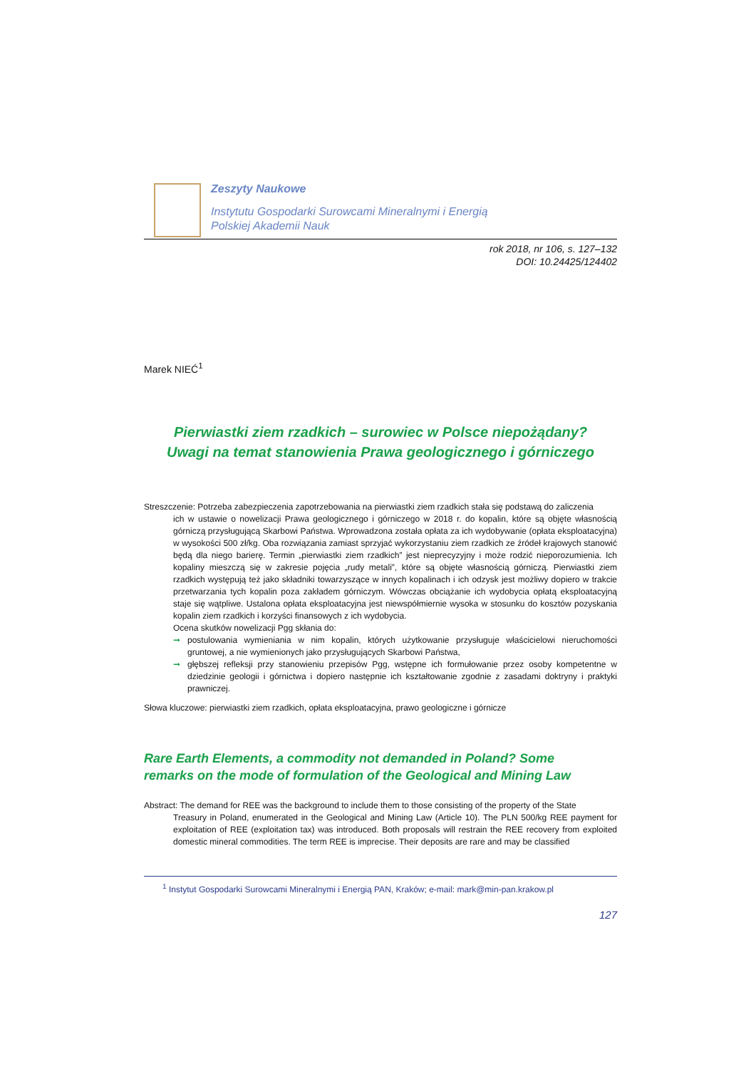Zeszyty Naukowe
Instytutu Gospodarki Surowcami Mineralnymi i Energią
Polskiej Akademii Nauk
rok 2018, nr 106, s. 127–132
DOI: 10.24425/124402
Marek NIEĆ<sup>1</sup>
Pierwiastki ziem rzadkich – surowiec w Polsce niepożądany?
Uwagi na temat stanowienia Prawa geologicznego i górniczego
Streszczenie: Potrzeba zabezpieczenia zapotrzebowania na pierwiastki ziem rzadkich stała się podstawą do zaliczenia
ich w ustawie o nowelizacji Prawa geologicznego i górniczego w 2018 r. do kopalin, które są objęte własnością górniczą przysługującą Skarbowi Państwa. Wprowadzona została opłata za ich wydobywanie (opłata eksploatacyjna) w wysokości 500 zł/kg. Oba rozwiązania zamiast sprzyjać wykorzystaniu ziem rzadkich ze źródeł krajowych stanowić będą dla niego barierę. Termin „pierwiastki ziem rzadkich” jest nieprecyzyjny i może rodzić nieporozumienia. Ich kopaliny mieszczą się w zakresie pojęcia „rudy metali”, które są objęte własnością górniczą. Pierwiastki ziem rzadkich występują też jako składniki towarzyszące w innych kopalinach i ich odzysk jest możliwy dopiero w trakcie przetwarzania tych kopalin poza zakładem górniczym. Wówczas obciążanie ich wydobycia opłatą eksploatacyjną staje się wątpliwe. Ustalona opłata eksploatacyjna jest niewspółmiernie wysoka w stosunku do kosztów pozyskania kopalin ziem rzadkich i korzyści finansowych z ich wydobycia.
Ocena skutków nowelizacji Pgg skłania do:
➞ postulowania wymieniania w nim kopalin, których użytkowanie przysługuje właścicielowi nieruchomości gruntowej, a nie wymienionych jako przysługujących Skarbowi Państwa,
➞ głębszej refleksji przy stanowieniu przepisów Pgg, wstępne ich formułowanie przez osoby kompetentne w dziedzinie geologii i górnictwa i dopiero następnie ich kształtowanie zgodnie z zasadami doktryny i praktyki prawniczej.
Słowa kluczowe: pierwiastki ziem rzadkich, opłata eksploatacyjna, prawo geologiczne i górnicze
Rare Earth Elements, a commodity not demanded in Poland? Some
remarks on the mode of formulation of the Geological and Mining Law
Abstract: The demand for REE was the background to include them to those consisting of the property of the State
Treasury in Poland, enumerated in the Geological and Mining Law (Article 10). The PLN 500/kg REE payment for exploitation of REE (exploitation tax) was introduced. Both proposals will restrain the REE recovery from exploited domestic mineral commodities. The term REE is imprecise. Their deposits are rare and may be classified
<sup>1</sup> Instytut Gospodarki Surowcami Mineralnymi i Energią PAN, Kraków; e-mail: mark@min-pan.krakow.pl
127